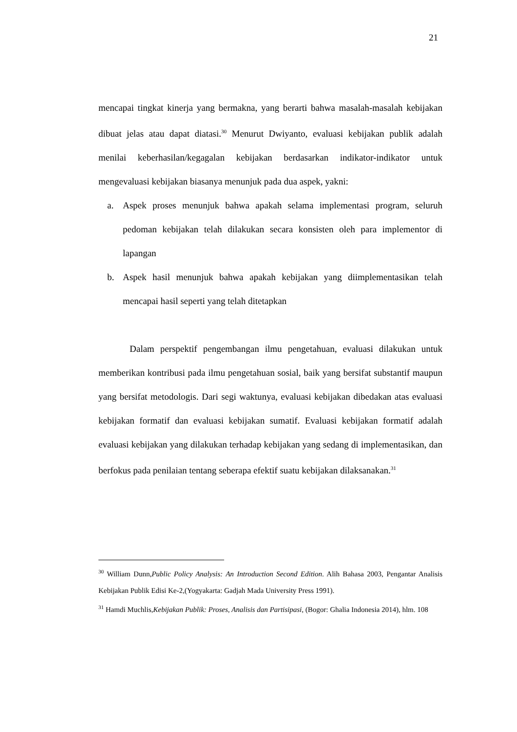21
mencapai tingkat kinerja yang bermakna, yang berarti bahwa masalah-masalah kebijakan dibuat jelas atau dapat diatasi.<sup>30</sup> Menurut Dwiyanto, evaluasi kebijakan publik adalah menilai keberhasilan/kegagalan kebijakan berdasarkan indikator-indikator untuk mengevaluasi kebijakan biasanya menunjuk pada dua aspek, yakni:
a. Aspek proses menunjuk bahwa apakah selama implementasi program, seluruh pedoman kebijakan telah dilakukan secara konsisten oleh para implementor di lapangan
b. Aspek hasil menunjuk bahwa apakah kebijakan yang diimplementasikan telah mencapai hasil seperti yang telah ditetapkan
Dalam perspektif pengembangan ilmu pengetahuan, evaluasi dilakukan untuk memberikan kontribusi pada ilmu pengetahuan sosial, baik yang bersifat substantif maupun yang bersifat metodologis. Dari segi waktunya, evaluasi kebijakan dibedakan atas evaluasi kebijakan formatif dan evaluasi kebijakan sumatif. Evaluasi kebijakan formatif adalah evaluasi kebijakan yang dilakukan terhadap kebijakan yang sedang di implementasikan, dan berfokus pada penilaian tentang seberapa efektif suatu kebijakan dilaksanakan.<sup>31</sup>
<sup>30</sup> William Dunn,Public Policy Analysis: An Introduction Second Edition. Alih Bahasa 2003, Pengantar Analisis Kebijakan Publik Edisi Ke-2,(Yogyakarta: Gadjah Mada University Press 1991).
<sup>31</sup> Hamdi Muchlis,Kebijakan Publik: Proses, Analisis dan Partisipasi, (Bogor: Ghalia Indonesia 2014), hlm. 108